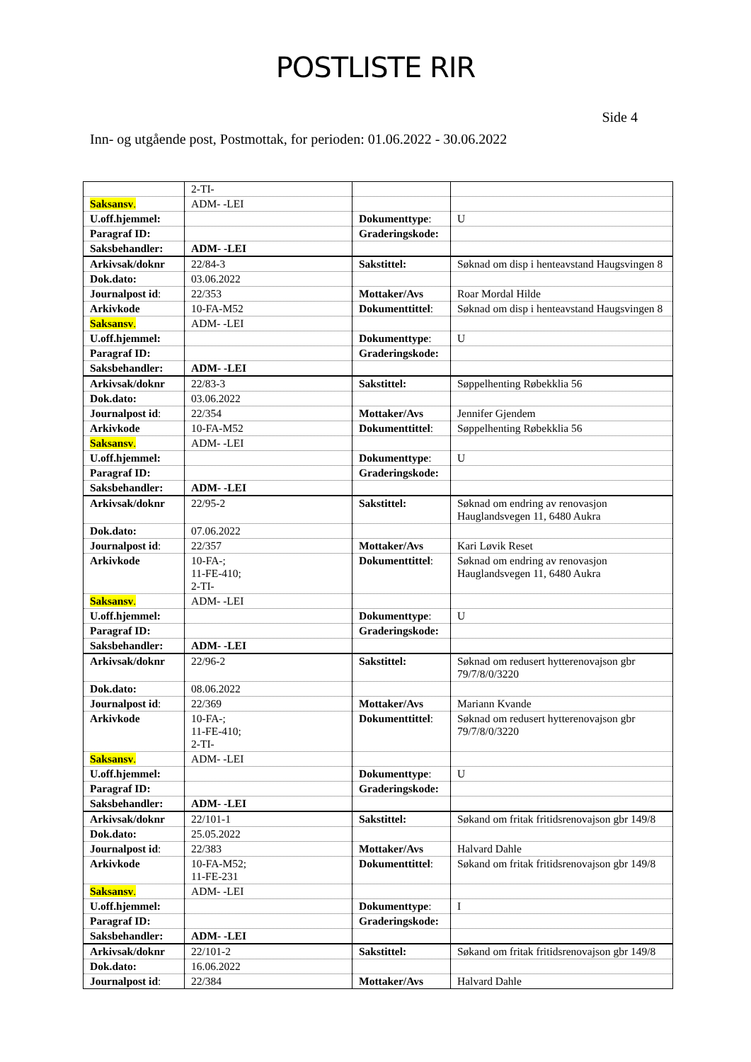POSTLISTE RIR
Side 4
Inn- og utgående post, Postmottak, for perioden: 01.06.2022 - 30.06.2022
| | 2-TI- | | |
| Saksansv . | ADM- -LEI | | |
| U.off.hjemmel: | | Dokumenttype : | U |
| Paragraf ID: | | Graderingskode: | |
| Saksbehandler: | ADM- -LEI | | |
| Arkivsak/doknr | 22/84-3 | Sakstittel: | Søknad om disp i henteavstand Haugsvingen 8 |
| Dok.dato: | 03.06.2022 | | |
| Journalpost id : | 22/353 | Mottaker/Avs | Roar Mordal Hilde |
| Arkivkode | 10-FA-M52 | Dokumenttittel : | Søknad om disp i henteavstand Haugsvingen 8 |
| Saksansv . | ADM- -LEI | | |
| U.off.hjemmel: | | Dokumenttype : | U |
| Paragraf ID: | | Graderingskode: | |
| Saksbehandler: | ADM- -LEI | | |
| Arkivsak/doknr | 22/83-3 | Sakstittel: | Søppelhenting Røbekklia 56 |
| Dok.dato: | 03.06.2022 | | |
| Journalpost id : | 22/354 | Mottaker/Avs | Jennifer Gjendem |
| Arkivkode | 10-FA-M52 | Dokumenttittel : | Søppelhenting Røbekklia 56 |
| Saksansv . | ADM- -LEI | | |
| U.off.hjemmel: | | Dokumenttype : | U |
| Paragraf ID: | | Graderingskode: | |
| Saksbehandler: | ADM- -LEI | | |
| Arkivsak/doknr | 22/95-2 | Sakstittel: | Søknad om endring av renovasjon Hauglandsvegen 11, 6480 Aukra |
| Dok.dato: | 07.06.2022 | | |
| Journalpost id : | 22/357 | Mottaker/Avs | Kari Løvik Reset |
| Arkivkode | 10-FA-; 11-FE-410; 2-TI- | Dokumenttittel : | Søknad om endring av renovasjon Hauglandsvegen 11, 6480 Aukra |
| Saksansv . | ADM- -LEI | | |
| U.off.hjemmel: | | Dokumenttype : | U |
| Paragraf ID: | | Graderingskode: | |
| Saksbehandler: | ADM- -LEI | | |
| Arkivsak/doknr | 22/96-2 | Sakstittel: | Søknad om redusert hytterenovajson gbr 79/7/8/0/3220 |
| Dok.dato: | 08.06.2022 | | |
| Journalpost id : | 22/369 | Mottaker/Avs | Mariann Kvande |
| Arkivkode | 10-FA-; 11-FE-410; 2-TI- | Dokumenttittel : | Søknad om redusert hytterenovajson gbr 79/7/8/0/3220 |
| Saksansv . | ADM- -LEI | | |
| U.off.hjemmel: | | Dokumenttype : | U |
| Paragraf ID: | | Graderingskode: | |
| Saksbehandler: | ADM- -LEI | | |
| Arkivsak/doknr | 22/101-1 | Sakstittel: | Søkand om fritak fritidsrenovajson gbr 149/8 |
| Dok.dato: | 25.05.2022 | | |
| Journalpost id : | 22/383 | Mottaker/Avs | Halvard Dahle |
| Arkivkode | 10-FA-M52; 11-FE-231 | Dokumenttittel : | Søkand om fritak fritidsrenovajson gbr 149/8 |
| Saksansv . | ADM- -LEI | | |
| U.off.hjemmel: | | Dokumenttype : | I |
| Paragraf ID: | | Graderingskode: | |
| Saksbehandler: | ADM- -LEI | | |
| Arkivsak/doknr | 22/101-2 | Sakstittel: | Søkand om fritak fritidsrenovajson gbr 149/8 |
| Dok.dato: | 16.06.2022 | | |
| Journalpost id : | 22/384 | Mottaker/Avs | Halvard Dahle |